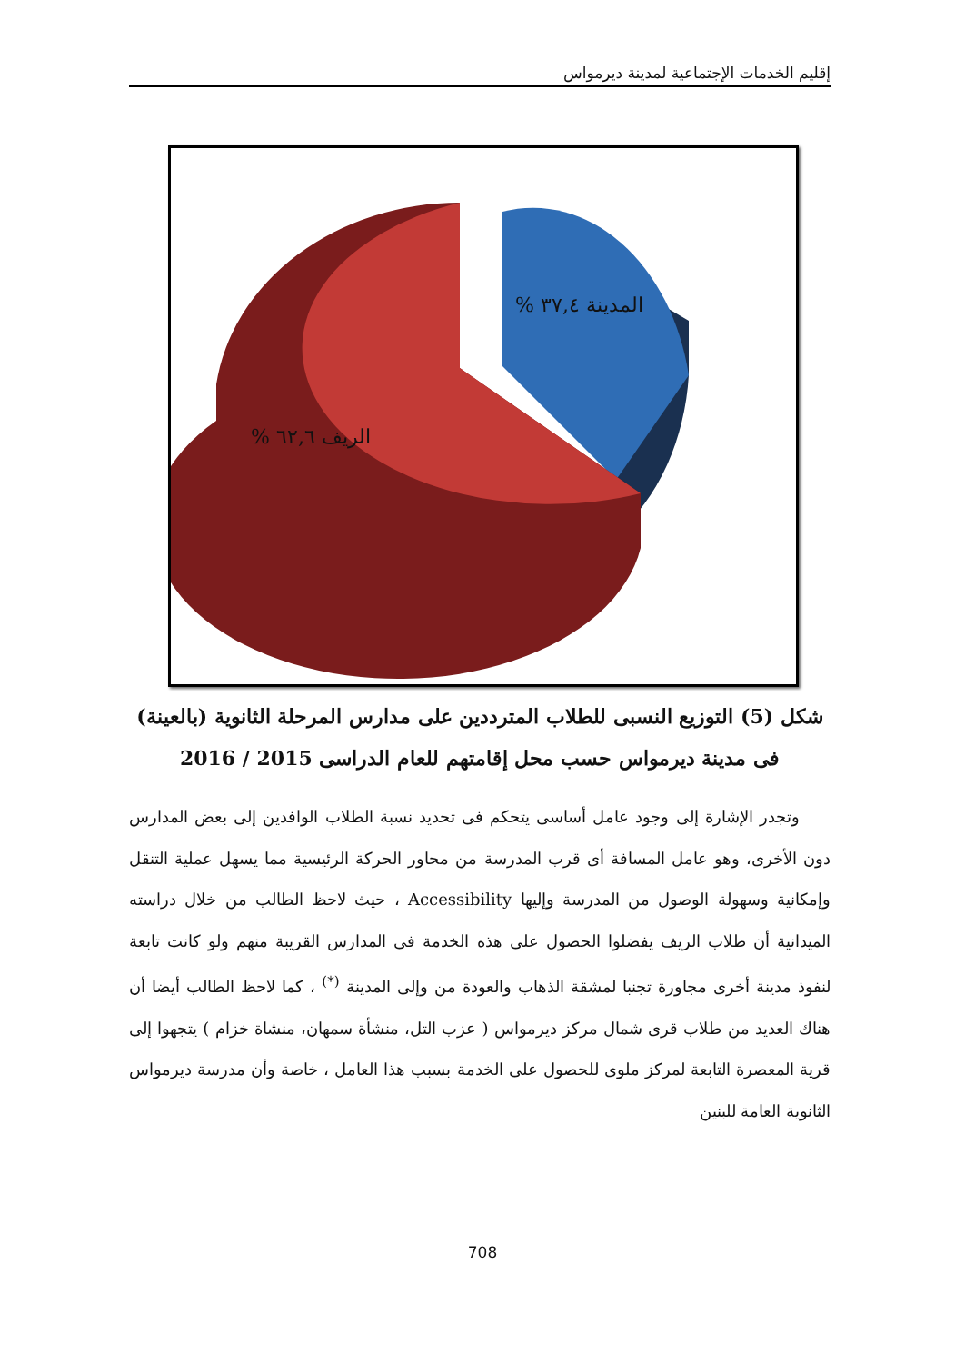إقليم الخدمات الإجتماعية لمدينة ديرمواس
المدينة ٣٧,٤ %
الريف ٦٢,٦ %
شكل (5) التوزيع النسبى للطلاب المترددين على مدارس المرحلة الثانوية (بالعينة)
فى مدينة ديرمواس حسب محل إقامتهم للعام الدراسى 2015 / 2016
وتجدر الإشارة إلى وجود عامل أساسى يتحكم فى تحديد نسبة الطلاب الوافدين إلى بعض المدارس دون الأخرى، وهو عامل المسافة أى قرب المدرسة من محاور الحركة الرئيسية مما يسهل عملية التنقل وإمكانية وسهولة الوصول من المدرسة وإليها Accessibility ، حيث لاحظ الطالب من خلال دراسته الميدانية أن طلاب الريف يفضلوا الحصول على هذه الخدمة فى المدارس القريبة منهم ولو كانت تابعة لنفوذ مدينة أخرى مجاورة تجنبا لمشقة الذهاب والعودة من وإلى المدينة <sup>(*)</sup> ، كما لاحظ الطالب أيضا أن هناك العديد من طلاب قرى شمال مركز ديرمواس ( عزب التل، منشأة سمهان، منشاة خزام ) يتجهوا إلى قرية المعصرة التابعة لمركز ملوى للحصول على الخدمة بسبب هذا العامل ، خاصة وأن مدرسة ديرمواس الثانوية العامة للبنين
708